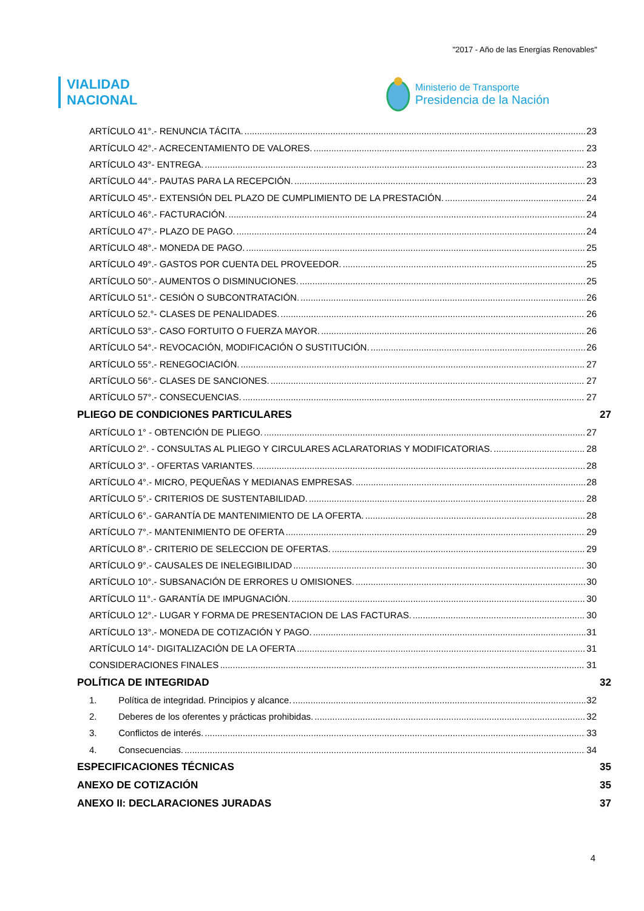"2017 - Año de las Energías Renovables"
VIALIDAD
NACIONAL
Ministerio de Transporte
Presidencia de la Nación
ARTÍCULO 41°.- RENUNCIA TÁCITA. 23
ARTÍCULO 42°.- ACRECENTAMIENTO DE VALORES. 23
ARTÍCULO 43°- ENTREGA. 23
ARTÍCULO 44°.- PAUTAS PARA LA RECEPCIÓN. 23
ARTÍCULO 45°.- EXTENSIÓN DEL PLAZO DE CUMPLIMIENTO DE LA PRESTACIÓN. 24
ARTÍCULO 46°.- FACTURACIÓN. 24
ARTÍCULO 47°.- PLAZO DE PAGO. 24
ARTÍCULO 48°.- MONEDA DE PAGO. 25
ARTÍCULO 49°.- GASTOS POR CUENTA DEL PROVEEDOR. 25
ARTÍCULO 50°.- AUMENTOS O DISMINUCIONES. 25
ARTÍCULO 51°.- CESIÓN O SUBCONTRATACIÓN. 26
ARTÍCULO 52.°- CLASES DE PENALIDADES. 26
ARTÍCULO 53°.- CASO FORTUITO O FUERZA MAYOR. 26
ARTÍCULO 54°.- REVOCACIÓN, MODIFICACIÓN O SUSTITUCIÓN. 26
ARTÍCULO 55°.- RENEGOCIACIÓN. 27
ARTÍCULO 56°.- CLASES DE SANCIONES. 27
ARTÍCULO 57°.- CONSECUENCIAS. 27
PLIEGO DE CONDICIONES PARTICULARES 27
ARTÍCULO 1° - OBTENCIÓN DE PLIEGO. 27
ARTÍCULO 2°. - CONSULTAS AL PLIEGO Y CIRCULARES ACLARATORIAS Y MODIFICATORIAS. 28
ARTÍCULO 3°. - OFERTAS VARIANTES. 28
ARTÍCULO 4°.- MICRO, PEQUEÑAS Y MEDIANAS EMPRESAS. 28
ARTÍCULO 5°.- CRITERIOS DE SUSTENTABILIDAD. 28
ARTÍCULO 6°.- GARANTÍA DE MANTENIMIENTO DE LA OFERTA. 28
ARTÍCULO 7°.- MANTENIMIENTO DE OFERTA 29
ARTÍCULO 8°.- CRITERIO DE SELECCION DE OFERTAS. 29
ARTÍCULO 9°.- CAUSALES DE INELEGIBILIDAD 30
ARTÍCULO 10°.- SUBSANACIÓN DE ERRORES U OMISIONES. 30
ARTÍCULO 11°.- GARANTÍA DE IMPUGNACIÓN. 30
ARTÍCULO 12°.- LUGAR Y FORMA DE PRESENTACION DE LAS FACTURAS. 30
ARTÍCULO 13°.- MONEDA DE COTIZACIÓN Y PAGO. 31
ARTÍCULO 14°- DIGITALIZACIÓN DE LA OFERTA 31
CONSIDERACIONES FINALES 31
POLÍTICA DE INTEGRIDAD 32
1. Política de integridad. Principios y alcance. 32
2. Deberes de los oferentes y prácticas prohibidas. 32
3. Conflictos de interés. 33
4. Consecuencias. 34
ESPECIFICACIONES TÉCNICAS 35
ANEXO DE COTIZACIÓN 35
ANEXO II: DECLARACIONES JURADAS 37
4